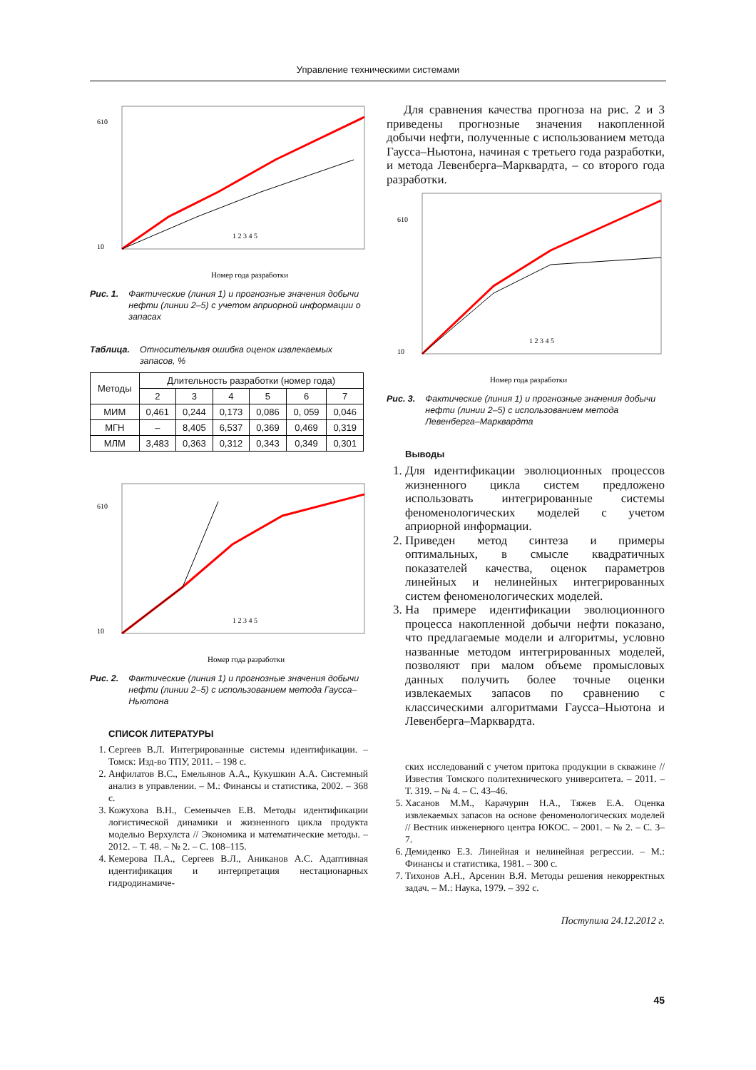Управление техническими системами
Номер года разработки
610
10
1 2 3 4 5
Рис. 1. Фактические (линия 1) и прогнозные значения добычи нефти (линии 2–5) с учетом априорной информации о запасах
Таблица. Относительная ошибка оценок извлекаемых запасов, %
| Методы | Длительность разработки (номер года) | | | | | |
| --- | --- | --- | --- | --- | --- | --- |
| | 2 | 3 | 4 | 5 | 6 | 7 |
| МИМ | 0,461 | 0,244 | 0,173 | 0,086 | 0, 059 | 0,046 |
| МГН | – | 8,405 | 6,537 | 0,369 | 0,469 | 0,319 |
| МЛМ | 3,483 | 0,363 | 0,312 | 0,343 | 0,349 | 0,301 |
Номер года разработки
610
10
1 2 3 4 5
Рис. 2. Фактические (линия 1) и прогнозные значения добычи нефти (линии 2–5) с использованием метода Гаусса–Ньютона
СПИСОК ЛИТЕРАТУРЫ
1. Сергеев В.Л. Интегрированные системы идентификации. – Томск: Изд-во ТПУ, 2011. – 198 с.
2. Анфилатов В.С., Емельянов А.А., Кукушкин А.А. Системный анализ в управлении. – М.: Финансы и статистика, 2002. – 368 с.
3. Кожухова В.Н., Семенычев Е.В. Методы идентификации логистической динамики и жизненного цикла продукта моделью Верхулста // Экономика и математические методы. – 2012. – Т. 48. – № 2. – С. 108–115.
4. Кемерова П.А., Сергеев В.Л., Аниканов А.С. Адаптивная идентификация и интерпретация нестационарных гидродинамиче-
Для сравнения качества прогноза на рис. 2 и 3 приведены прогнозные значения накопленной добычи нефти, полученные с использованием метода Гаусса–Ньютона, начиная с третьего года разработки, и метода Левенберга–Марквардта, – со второго года разработки.
Номер года разработки
610
10
1 2 3 4 5
Рис. 3. Фактические (линия 1) и прогнозные значения добычи нефти (линии 2–5) с использованием метода Левенберга–Марквардта
Выводы
1. Для идентификации эволюционных процессов жизненного цикла систем предложено использовать интегрированные системы феноменологических моделей с учетом априорной информации.
2. Приведен метод синтеза и примеры оптимальных, в смысле квадратичных показателей качества, оценок параметров линейных и нелинейных интегрированных систем феноменологических моделей.
3. На примере идентификации эволюционного процесса накопленной добычи нефти показано, что предлагаемые модели и алгоритмы, условно названные методом интегрированных моделей, позволяют при малом объеме промысловых данных получить более точные оценки извлекаемых запасов по сравнению с классическими алгоритмами Гаусса–Ньютона и Левенберга–Марквардта.
ских исследований с учетом притока продукции в скважине // Известия Томского политехнического университета. – 2011. – Т. 319. – № 4. – С. 43–46.
5. Хасанов М.М., Карачурин Н.А., Тяжев Е.А. Оценка извлекаемых запасов на основе феноменологических моделей // Вестник инженерного центра ЮКОС. – 2001. – № 2. – С. 3–7.
6. Демиденко Е.З. Линейная и нелинейная регрессии. – М.: Финансы и статистика, 1981. – 300 с.
7. Тихонов А.Н., Арсенин В.Я. Методы решения некорректных задач. – М.: Наука, 1979. – 392 с.
Поступила 24.12.2012 г.
45